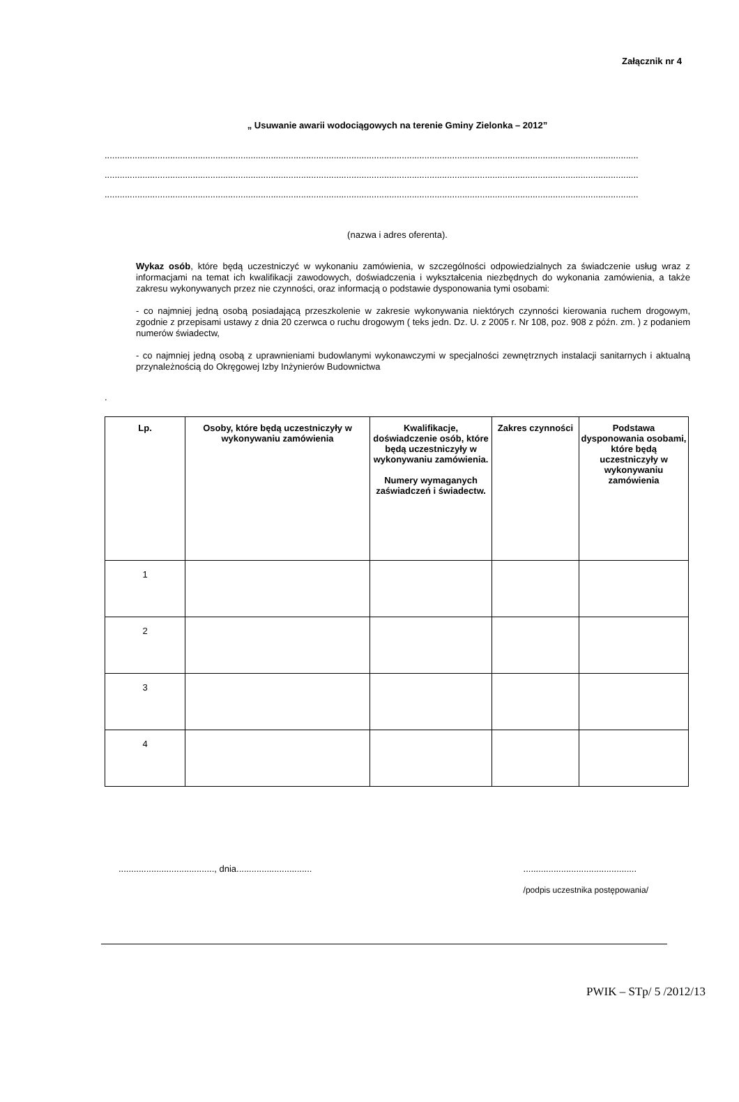Załącznik nr 4
„ Usuwanie awarii wodociągowych na terenie Gminy Zielonka – 2012”
....................................................................................................................................................................................................................
....................................................................................................................................................................................................................
....................................................................................................................................................................................................................
(nazwa i adres oferenta).
Wykaz osób, które będą uczestniczyć w wykonaniu zamówienia, w szczególności odpowiedzialnych za świadczenie usług wraz z informacjami na temat ich kwalifikacji zawodowych, doświadczenia i wykształcenia niezbędnych do wykonania zamówienia, a także zakresu wykonywanych przez nie czynności, oraz informacją o podstawie dysponowania tymi osobami:
- co najmniej jedną osobą posiadającą przeszkolenie w zakresie wykonywania niektórych czynności kierowania ruchem drogowym, zgodnie z przepisami ustawy z dnia 20 czerwca o ruchu drogowym ( teks jedn. Dz. U. z 2005 r. Nr 108, poz. 908 z późn. zm. ) z podaniem numerów świadectw,
- co najmniej jedną osobą z uprawnieniami budowlanymi wykonawczymi w specjalności zewnętrznych instalacji sanitarnych i aktualną przynależnością do Okręgowej Izby Inżynierów Budownictwa
.
| Lp. | Osoby, które będą uczestniczyły w wykonywaniu zamówienia | Kwalifikacje, doświadczenie osób, które będą uczestniczyły w wykonywaniu zamówienia. Numery wymaganych zaświadczeń i świadectw. | Zakres czynności | Podstawa dysponowania osobami, które będą uczestniczyły w wykonywaniu zamówienia |
| --- | --- | --- | --- | --- |
| 1 | | | | |
| 2 | | | | |
| 3 | | | | |
| 4 | | | | |
......................................, dnia...........................................................................
/podpis uczestnika postępowania/
PWIK – STp/ 5 /2012/13